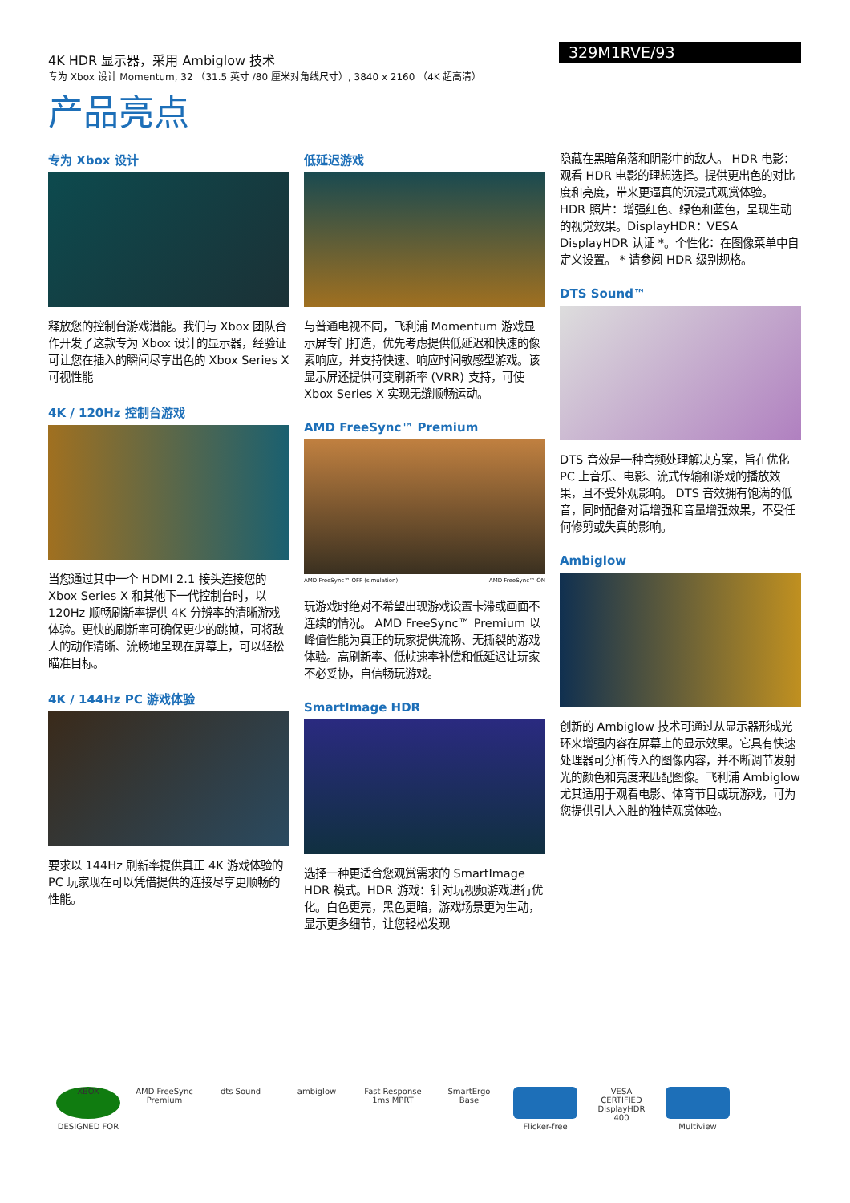4K HDR 显示器，采用 Ambiglow 技术
专为 Xbox 设计 Momentum, 32 （31.5 英寸 /80 厘米对角线尺寸）, 3840 x 2160 （4K 超高清）
329M1RVE/93
产品亮点
专为 Xbox 设计
释放您的控制台游戏潜能。我们与 Xbox 团队合作开发了这款专为 Xbox 设计的显示器，经验证可让您在插入的瞬间尽享出色的 Xbox Series X 可视性能
4K / 120Hz 控制台游戏
当您通过其中一个 HDMI 2.1 接头连接您的 Xbox Series X 和其他下一代控制台时，以 120Hz 顺畅刷新率提供 4K 分辨率的清晰游戏体验。更快的刷新率可确保更少的跳帧，可将敌人的动作清晰、流畅地呈现在屏幕上，可以轻松瞄准目标。
4K / 144Hz PC 游戏体验
要求以 144Hz 刷新率提供真正 4K 游戏体验的 PC 玩家现在可以凭借提供的连接尽享更顺畅的性能。
低延迟游戏
与普通电视不同，飞利浦 Momentum 游戏显示屏专门打造，优先考虑提供低延迟和快速的像素响应，并支持快速、响应时间敏感型游戏。该显示屏还提供可变刷新率 (VRR) 支持，可使 Xbox Series X 实现无缝顺畅运动。
AMD FreeSync™ Premium
AMD FreeSync™ OFF (simulation) AMD FreeSync™ ON
玩游戏时绝对不希望出现游戏设置卡滞或画面不连续的情况。 AMD FreeSync™ Premium 以峰值性能为真正的玩家提供流畅、无撕裂的游戏体验。高刷新率、低帧速率补偿和低延迟让玩家不必妥协，自信畅玩游戏。
SmartImage HDR
选择一种更适合您观赏需求的 SmartImage HDR 模式。HDR 游戏：针对玩视频游戏进行优化。白色更亮，黑色更暗，游戏场景更为生动，显示更多细节，让您轻松发现
隐藏在黑暗角落和阴影中的敌人。 HDR 电影：观看 HDR 电影的理想选择。提供更出色的对比度和亮度，带来更逼真的沉浸式观赏体验。 HDR 照片：增强红色、绿色和蓝色，呈现生动的视觉效果。DisplayHDR：VESA DisplayHDR 认证 *。个性化：在图像菜单中自定义设置。 * 请参阅 HDR 级别规格。
DTS Sound™
DTS 音效是一种音频处理解决方案，旨在优化 PC 上音乐、电影、流式传输和游戏的播放效果，且不受外观影响。 DTS 音效拥有饱满的低音，同时配备对话增强和音量增强效果，不受任何修剪或失真的影响。
Ambiglow
创新的 Ambiglow 技术可通过从显示器形成光环来增强内容在屏幕上的显示效果。它具有快速处理器可分析传入的图像内容，并不断调节发射光的颜色和亮度来匹配图像。飞利浦 Ambiglow 尤其适用于观看电影、体育节目或玩游戏，可为您提供引人入胜的独特观赏体验。
XBOX
DESIGNED FOR
AMD FreeSync Premium
dts Sound ambiglow Fast Response 1ms MPRT
SmartErgo Base
Flicker-free VESA CERTIFIED DisplayHDR 400
Multiview